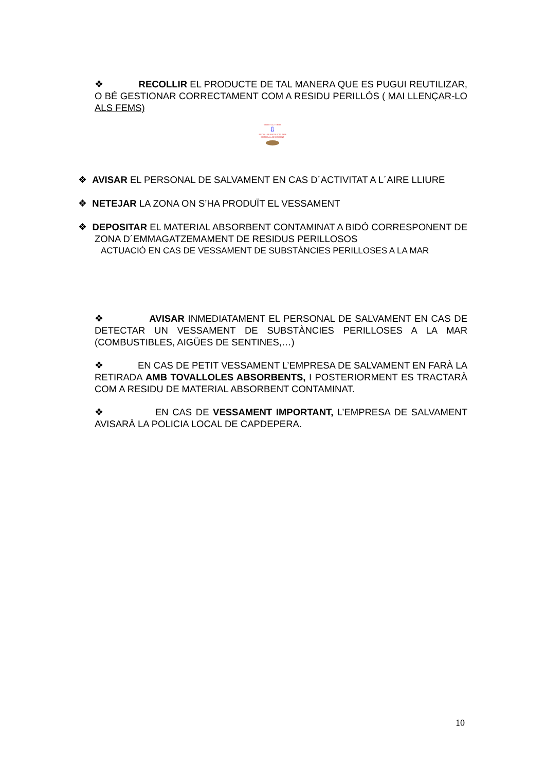❖ RECOLLIR EL PRODUCTE DE TAL MANERA QUE ES PUGUI REUTILIZAR, O BÉ GESTIONAR CORRECTAMENT COM A RESIDU PERILLÓS ( MAI LLENÇAR-LO ALS FEMS)
VERTIT AL TERRA
⇩
RECOLLIR PRODUCTE AMB MATERIAL ABSORBENT
❖ AVISAR EL PERSONAL DE SALVAMENT EN CAS D´ACTIVITAT A L´AIRE LLIURE
❖ NETEJAR LA ZONA ON S’HA PRODUÏT EL VESSAMENT
❖ DEPOSITAR EL MATERIAL ABSORBENT CONTAMINAT A BIDÓ CORRESPONENT DE ZONA D´EMMAGATZEMAMENT DE RESIDUS PERILLOSOS
ACTUACIÓ EN CAS DE VESSAMENT DE SUBSTÀNCIES PERILLOSES A LA MAR
❖ AVISAR INMEDIATAMENT EL PERSONAL DE SALVAMENT EN CAS DE DETECTAR UN VESSAMENT DE SUBSTÀNCIES PERILLOSES A LA MAR (COMBUSTIBLES, AIGÜES DE SENTINES,…)
❖ EN CAS DE PETIT VESSAMENT L’EMPRESA DE SALVAMENT EN FARÀ LA RETIRADA AMB TOVALLOLES ABSORBENTS, I POSTERIORMENT ES TRACTARÀ COM A RESIDU DE MATERIAL ABSORBENT CONTAMINAT.
❖ EN CAS DE VESSAMENT IMPORTANT, L’EMPRESA DE SALVAMENT AVISARÀ LA POLICIA LOCAL DE CAPDEPERA.
10